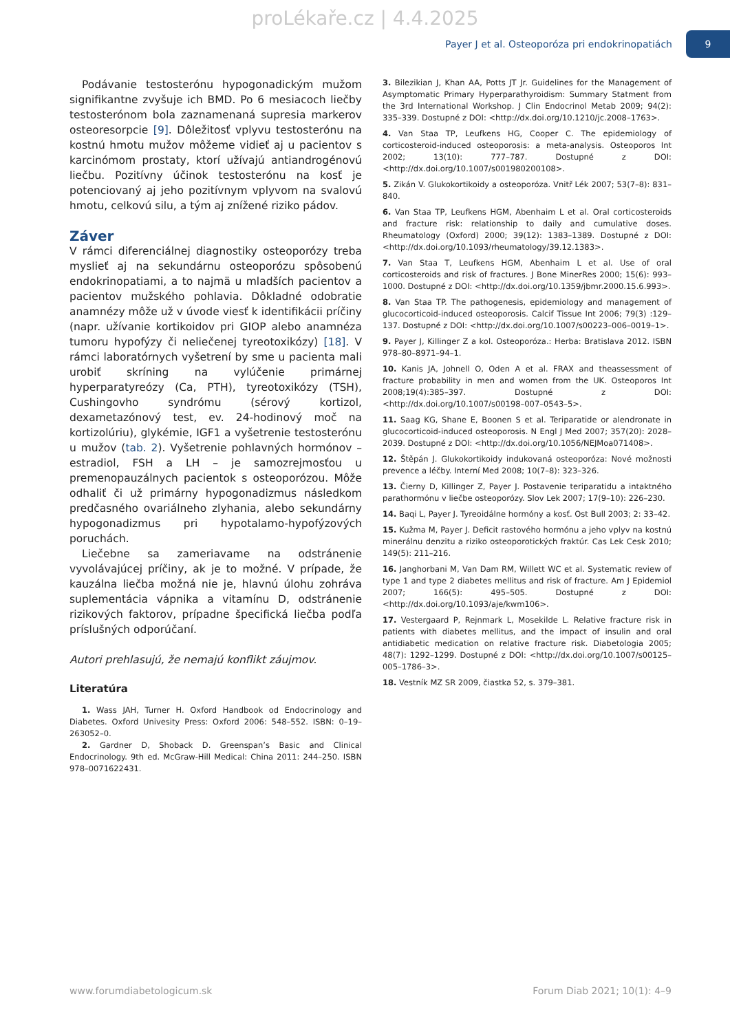proLékaře.cz | 4.4.2025
Payer J et al. Osteoporóza pri endokrinopatiách 9
Podávanie testosterónu hypogonadickým mužom signifikantne zvyšuje ich BMD. Po 6 mesiacoch liečby testosterónom bola zaznamenaná supresia markerov osteoresorpcie [9]. Dôležitosť vplyvu testosterónu na kostnú hmotu mužov môžeme vidieť aj u pacientov s karcinómom prostaty, ktorí užívajú antiandrogénovú liečbu. Pozitívny účinok testosterónu na kosť je potenciovaný aj jeho pozitívnym vplyvom na svalovú hmotu, celkovú silu, a tým aj znížené riziko pádov.
Záver
V rámci diferenciálnej diagnostiky osteoporózy treba myslieť aj na sekundárnu osteoporózu spôsobenú endokrinopatiami, a to najmä u mladších pacientov a pacientov mužského pohlavia. Dôkladné odobratie anamnézy môže už v úvode viesť k identifikácii príčiny (napr. užívanie kortikoidov pri GIOP alebo anamnéza tumoru hypofýzy či neliečenej tyreotoxikózy) [18]. V rámci laboratórnych vyšetrení by sme u pacienta mali urobiť skríning na vylúčenie primárnej hyperparatyreózy (Ca, PTH), tyreotoxikózy (TSH), Cushingovho syndrómu (sérový kortizol, dexametazónový test, ev. 24-hodinový moč na kortizolúriu), glykémie, IGF1 a vyšetrenie testosterónu u mužov (tab. 2). Vyšetrenie pohlavných hormónov – estradiol, FSH a LH – je samozrejmosťou u premenopauzálnych pacientok s osteoporózou. Môže odhaliť či už primárny hypogonadizmus následkom predčasného ovariálneho zlyhania, alebo sekundárny hypogonadizmus pri hypotalamo-hypofýzových poruchách.
Liečebne sa zameriavame na odstránenie vyvolávajúcej príčiny, ak je to možné. V prípade, že kauzálna liečba možná nie je, hlavnú úlohu zohráva suplementácia vápnika a vitamínu D, odstránenie rizikových faktorov, prípadne špecifická liečba podľa príslušných odporúčaní.
Autori prehlasujú, že nemajú konflikt záujmov.
Literatúra
1. Wass JAH, Turner H. Oxford Handbook od Endocrinology and Diabetes. Oxford Univesity Press: Oxford 2006: 548–552. ISBN: 0–19–263052–0.
2. Gardner D, Shoback D. Greenspan’s Basic and Clinical Endocrinology. 9th ed. McGraw-Hill Medical: China 2011: 244–250. ISBN 978–0071622431.
3. Bilezikian J, Khan AA, Potts JT Jr. Guidelines for the Management of Asymptomatic Primary Hyperparathyroidism: Summary Statment from the 3rd International Workshop. J Clin Endocrinol Metab 2009; 94(2): 335–339. Dostupné z DOI: <http://dx.doi.org/10.1210/jc.2008–1763>.
4. Van Staa TP, Leufkens HG, Cooper C. The epidemiology of corticosteroid-induced osteoporosis: a meta-analysis. Osteoporos Int 2002; 13(10): 777–787. Dostupné z DOI: <http://dx.doi.org/10.1007/s001980200108>.
5. Zikán V. Glukokortikoidy a osteoporóza. Vnitř Lék 2007; 53(7–8): 831–840.
6. Van Staa TP, Leufkens HGM, Abenhaim L et al. Oral corticosteroids and fracture risk: relationship to daily and cumulative doses. Rheumatology (Oxford) 2000; 39(12): 1383–1389. Dostupné z DOI: <http://dx.doi.org/10.1093/rheumatology/39.12.1383>.
7. Van Staa T, Leufkens HGM, Abenhaim L et al. Use of oral corticosteroids and risk of fractures. J Bone MinerRes 2000; 15(6): 993–1000. Dostupné z DOI: <http://dx.doi.org/10.1359/jbmr.2000.15.6.993>.
8. Van Staa TP. The pathogenesis, epidemiology and management of glucocorticoid-induced osteoporosis. Calcif Tissue Int 2006; 79(3) :129–137. Dostupné z DOI: <http://dx.doi.org/10.1007/s00223–006–0019–1>.
9. Payer J, Killinger Z a kol. Osteoporóza.: Herba: Bratislava 2012. ISBN 978–80–8971–94–1.
10. Kanis JA, Johnell O, Oden A et al. FRAX and theassessment of fracture probability in men and women from the UK. Osteoporos Int 2008;19(4):385–397. Dostupné z DOI: <http://dx.doi.org/10.1007/s00198–007–0543–5>.
11. Saag KG, Shane E, Boonen S et al. Teriparatide or alendronate in glucocorticoid-induced osteoporosis. N Engl J Med 2007; 357(20): 2028–2039. Dostupné z DOI: <http://dx.doi.org/10.1056/NEJMoa071408>.
12. Štěpán J. Glukokortikoidy indukovaná osteoporóza: Nové možnosti prevence a léčby. Interní Med 2008; 10(7–8): 323–326.
13. Čierny D, Killinger Z, Payer J. Postavenie teriparatidu a intaktného parathormónu v liečbe osteoporózy. Slov Lek 2007; 17(9–10): 226–230.
14. Baqi L, Payer J. Tyreoidálne hormóny a kosť. Ost Bull 2003; 2: 33–42.
15. Kužma M, Payer J. Deficit rastového hormónu a jeho vplyv na kostnú minerálnu denzitu a riziko osteoporotických fraktúr. Cas Lek Cesk 2010; 149(5): 211–216.
16. Janghorbani M, Van Dam RM, Willett WC et al. Systematic review of type 1 and type 2 diabetes mellitus and risk of fracture. Am J Epidemiol 2007; 166(5): 495–505. Dostupné z DOI: <http://dx.doi.org/10.1093/aje/kwm106>.
17. Vestergaard P, Rejnmark L, Mosekilde L. Relative fracture risk in patients with diabetes mellitus, and the impact of insulin and oral antidiabetic medication on relative fracture risk. Diabetologia 2005; 48(7): 1292–1299. Dostupné z DOI: <http://dx.doi.org/10.1007/s00125–005–1786–3>.
18. Vestník MZ SR 2009, čiastka 52, s. 379–381.
www.forumdiabetologicum.sk Forum Diab 2021; 10(1): 4–9